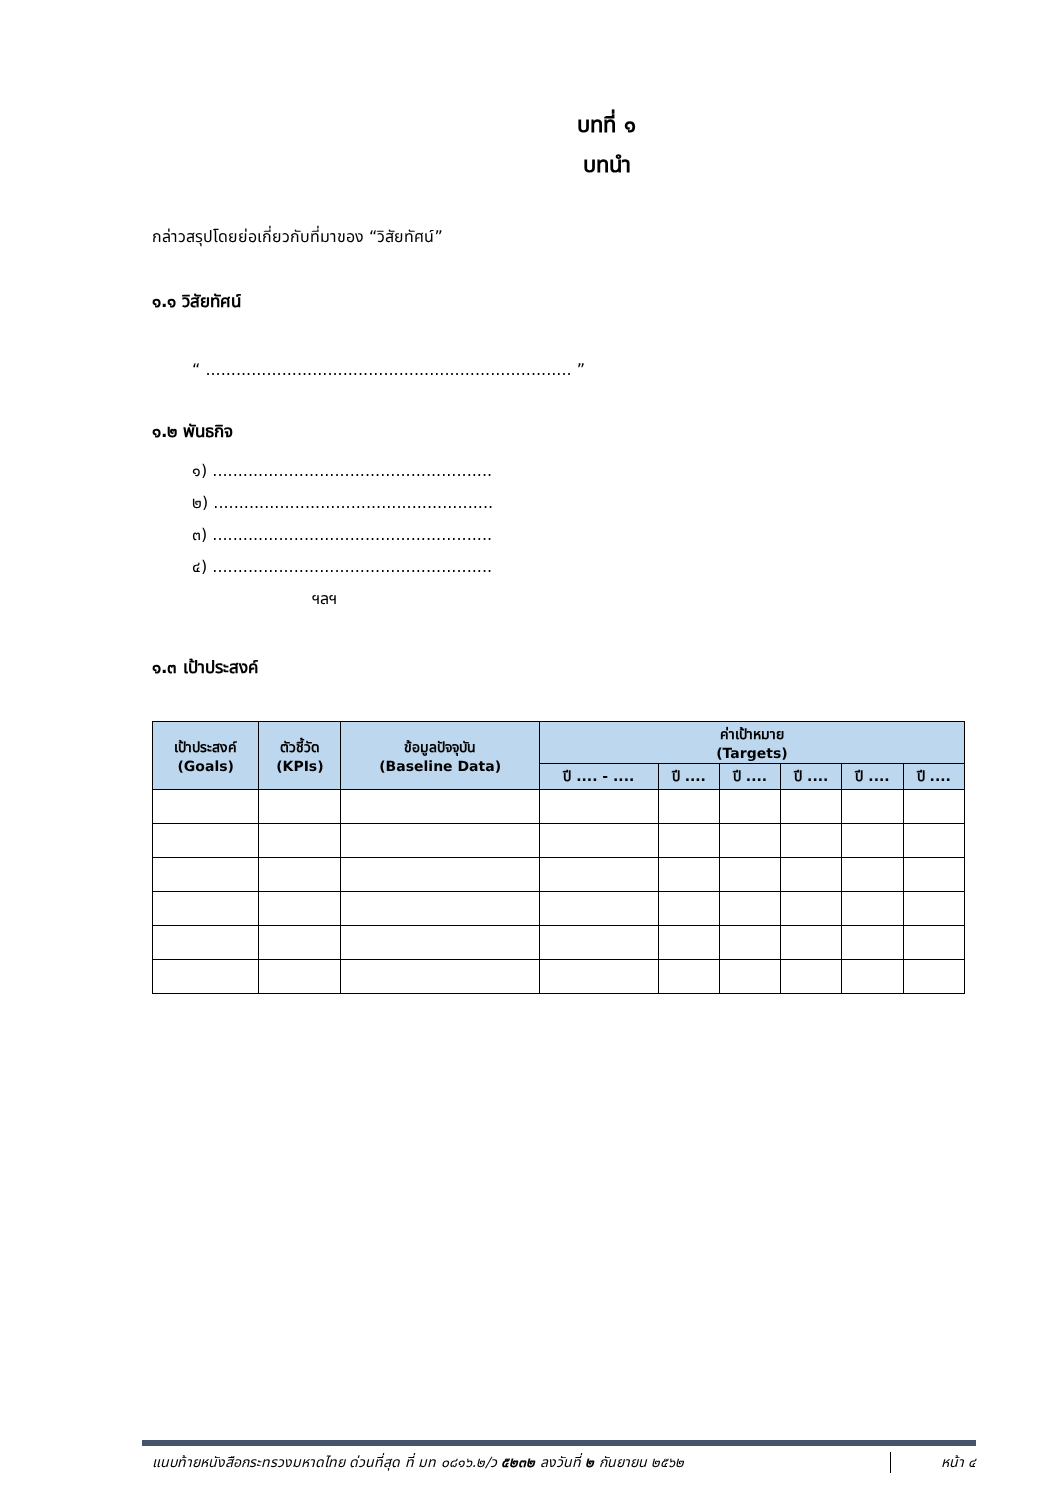บทที่ ๑
บทนำ
กล่าวสรุปโดยย่อเกี่ยวกับที่มาของ “วิสัยทัศน์”
๑.๑ วิสัยทัศน์
“ ........................................................................ ”
๑.๒ พันธกิจ
๑) .......................................................
๒) .......................................................
๓) .......................................................
๔) .......................................................
ฯลฯ
๑.๓ เป้าประสงค์
| เป้าประสงค์ (Goals) | ตัวชี้วัด (KPIs) | ข้อมูลปัจจุบัน (Baseline Data) | ค่าเป้าหมาย (Targets) | | | | | |
| --- | --- | --- | --- | --- | --- | --- | --- | --- |
| | | | ปี .... - .... | ปี .... | ปี .... | ปี .... | ปี .... | ปี .... |
แนบท้ายหนังสือกระทรวงมหาดไทย ด่วนที่สุด ที่ มท ๐๘๑๖.๒/ว ๕๒๓๒ ลงวันที่ ๒ กันยายน ๒๕๖๒ หน้า ๔